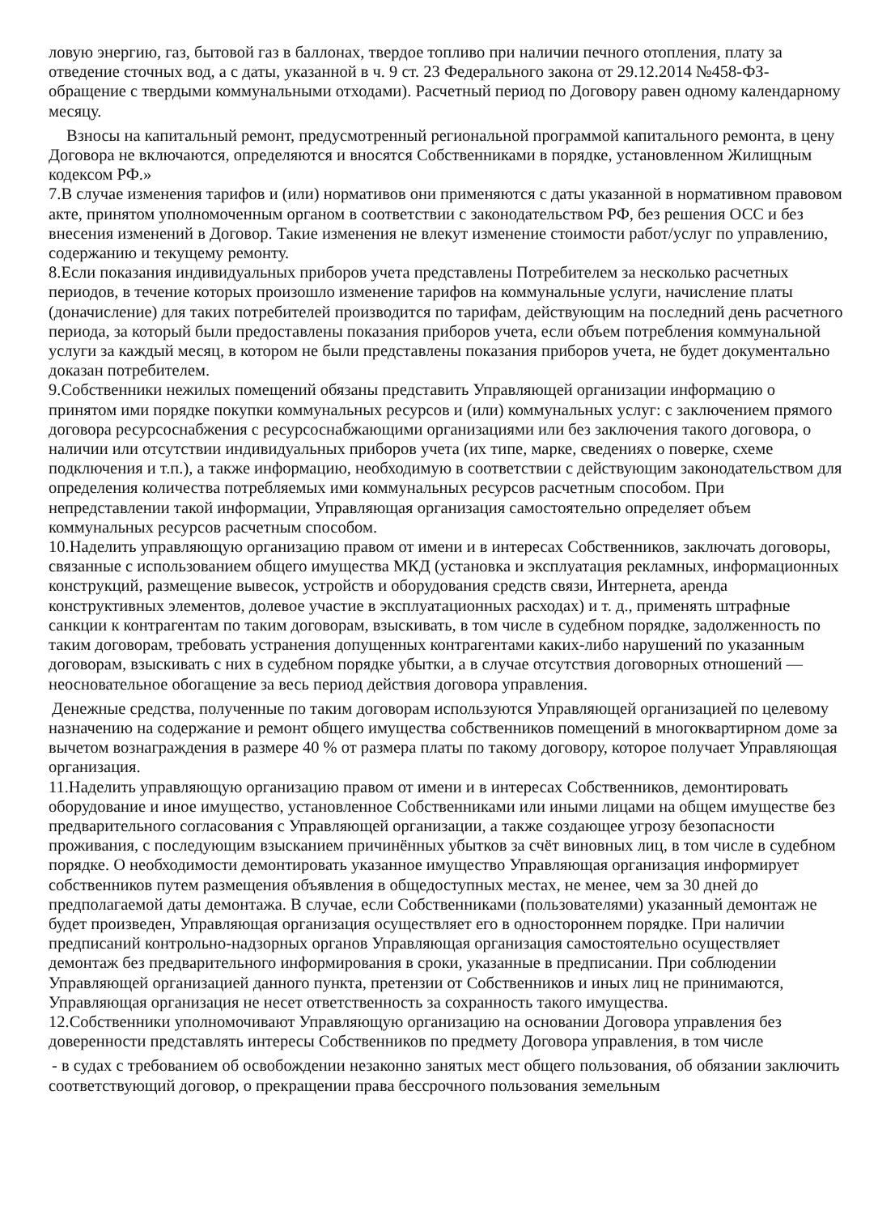ловую энергию, газ, бытовой газ в баллонах, твердое топливо при наличии печного отопления, плату за отведение сточных вод, а с даты, указанной в ч. 9 ст. 23 Федерального закона от 29.12.2014 №458-ФЗ- обращение с твердыми коммунальными отходами). Расчетный период по Договору равен одному календарному месяцу.
Взносы на капитальный ремонт, предусмотренный региональной программой капитального ремонта, в цену Договора не включаются, определяются и вносятся Собственниками в порядке, установленном Жилищным кодексом РФ.»
7.В случае изменения тарифов и (или) нормативов они применяются с даты указанной в нормативном правовом акте, принятом уполномоченным органом в соответствии с законодательством РФ, без решения ОСС и без внесения изменений в Договор. Такие изменения не влекут изменение стоимости работ/услуг по управлению, содержанию и текущему ремонту.
8.Если показания индивидуальных приборов учета представлены Потребителем за несколько расчетных периодов, в течение которых произошло изменение тарифов на коммунальные услуги, начисление платы (доначисление) для таких потребителей производится по тарифам, действующим на последний день расчетного периода, за который были предоставлены показания приборов учета, если объем потребления коммунальной услуги за каждый месяц, в котором не были представлены показания приборов учета, не будет документально доказан потребителем.
9.Собственники нежилых помещений обязаны представить Управляющей организации информацию о принятом ими порядке покупки коммунальных ресурсов и (или) коммунальных услуг: с заключением прямого договора ресурсоснабжения с ресурсоснабжающими организациями или без заключения такого договора, о наличии или отсутствии индивидуальных приборов учета (их типе, марке, сведениях о поверке, схеме подключения и т.п.), а также информацию, необходимую в соответствии с действующим законодательством для определения количества потребляемых ими коммунальных ресурсов расчетным способом. При непредставлении такой информации, Управляющая организация самостоятельно определяет объем коммунальных ресурсов расчетным способом.
10.Наделить управляющую организацию правом от имени и в интересах Собственников, заключать договоры, связанные с использованием общего имущества МКД (установка и эксплуатация рекламных, информационных конструкций, размещение вывесок, устройств и оборудования средств связи, Интернета, аренда конструктивных элементов, долевое участие в эксплуатационных расходах) и т. д., применять штрафные санкции к контрагентам по таким договорам, взыскивать, в том числе в судебном порядке, задолженность по таким договорам, требовать устранения допущенных контрагентами каких-либо нарушений по указанным договорам, взыскивать с них в судебном порядке убытки, а в случае отсутствия договорных отношений — неосновательное обогащение за весь период действия договора управления.
Денежные средства, полученные по таким договорам используются Управляющей организацией по целевому назначению на содержание и ремонт общего имущества собственников помещений в многоквартирном доме за вычетом вознаграждения в размере 40 % от размера платы по такому договору, которое получает Управляющая организация.
11.Наделить управляющую организацию правом от имени и в интересах Собственников, демонтировать оборудование и иное имущество, установленное Собственниками или иными лицами на общем имуществе без предварительного согласования с Управляющей организации, а также создающее угрозу безопасности проживания, с последующим взысканием причинённых убытков за счёт виновных лиц, в том числе в судебном порядке. О необходимости демонтировать указанное имущество Управляющая организация информирует собственников путем размещения объявления в общедоступных местах, не менее, чем за 30 дней до предполагаемой даты демонтажа. В случае, если Собственниками (пользователями) указанный демонтаж не будет произведен, Управляющая организация осуществляет его в одностороннем порядке. При наличии предписаний контрольно-надзорных органов Управляющая организация самостоятельно осуществляет демонтаж без предварительного информирования в сроки, указанные в предписании. При соблюдении Управляющей организацией данного пункта, претензии от Собственников и иных лиц не принимаются, Управляющая организация не несет ответственность за сохранность такого имущества.
12.Собственники уполномочивают Управляющую организацию на основании Договора управления без доверенности представлять интересы Собственников по предмету Договора управления, в том числе
- в судах с требованием об освобождении незаконно занятых мест общего пользования, об обязании заключить соответствующий договор, о прекращении права бессрочного пользования земельным